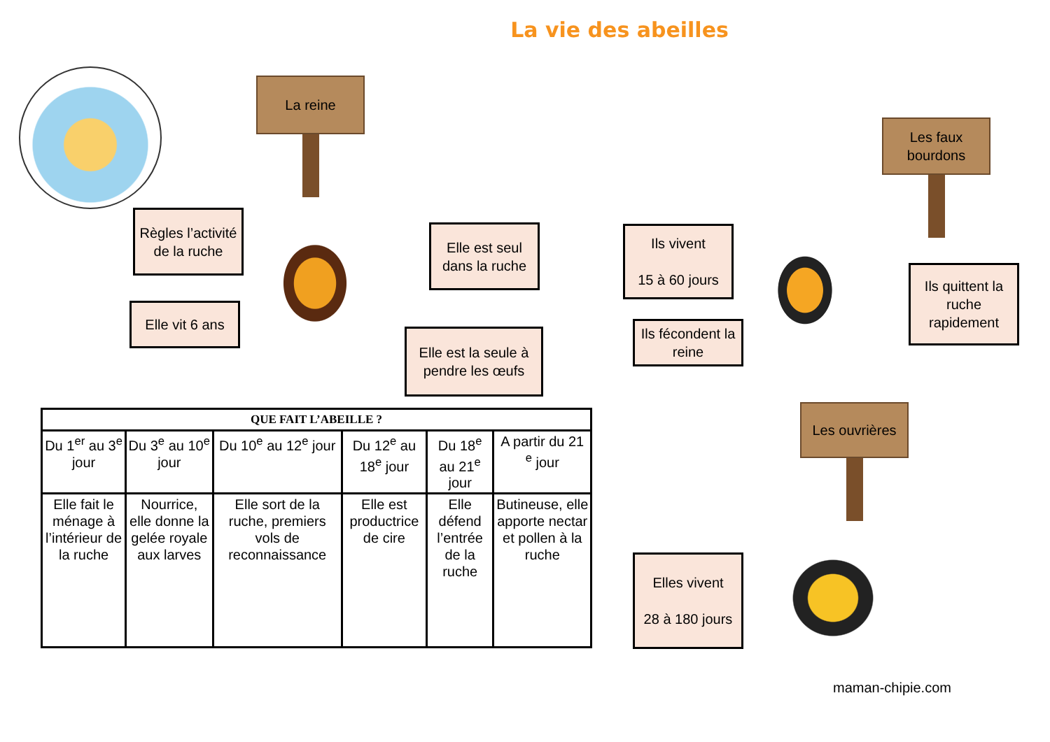La vie des abeilles
La reine
Règles l’activité de la ruche
Elle vit 6 ans
Elle est seul dans la ruche
Elle est la seule à pendre les œufs
Les faux bourdons
Ils vivent
15 à 60 jours
Ils fécondent la reine
Ils quittent la ruche rapidement
Les ouvrières
Elles vivent
28 à 180 jours
| QUE FAIT L’ABEILLE ? | | | | | |
| --- | --- | --- | --- | --- | --- |
| Du 1<sup>er</sup> au 3<sup>e</sup> jour | Du 3<sup>e</sup> au 10<sup>e</sup> jour | Du 10<sup>e</sup> au 12<sup>e</sup> jour | Du 12<sup>e</sup> au 18<sup>e</sup> jour | Du 18<sup>e</sup> au 21<sup>e</sup> jour | A partir du 21 <sup>e</sup> jour |
| Elle fait le ménage à l’intérieur de la ruche | Nourrice, elle donne la gelée royale aux larves | Elle sort de la ruche, premiers vols de reconnaissance | Elle est productrice de cire | Elle défend l’entrée de la ruche | Butineuse, elle apporte nectar et pollen à la ruche |
maman-chipie.com